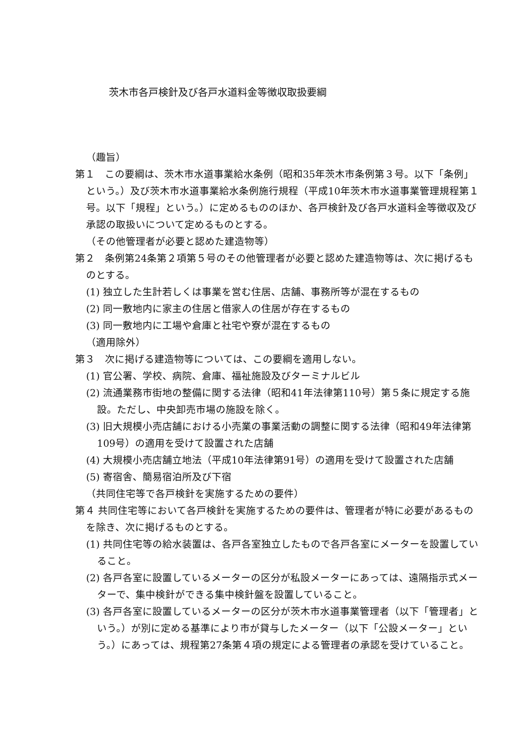茨木市各戸検針及び各戸水道料金等徴収取扱要綱
（趣旨）
第１　この要綱は、茨木市水道事業給水条例（昭和35年茨木市条例第３号。以下「条例」という。）及び茨木市水道事業給水条例施行規程（平成10年茨木市水道事業管理規程第１号。以下「規程」という。）に定めるもののほか、各戸検針及び各戸水道料金等徴収及び承認の取扱いについて定めるものとする。
（その他管理者が必要と認めた建造物等）
第２　条例第24条第２項第５号のその他管理者が必要と認めた建造物等は、次に掲げるものとする。
(1) 独立した生計若しくは事業を営む住居、店舗、事務所等が混在するもの
(2) 同一敷地内に家主の住居と借家人の住居が存在するもの
(3) 同一敷地内に工場や倉庫と社宅や寮が混在するもの
（適用除外）
第３　次に掲げる建造物等については、この要綱を適用しない。
(1) 官公署、学校、病院、倉庫、福祉施設及びターミナルビル
(2) 流通業務市街地の整備に関する法律（昭和41年法律第110号）第５条に規定する施設。ただし、中央卸売市場の施設を除く。
(3) 旧大規模小売店舗における小売業の事業活動の調整に関する法律（昭和49年法律第109号）の適用を受けて設置された店舗
(4) 大規模小売店舗立地法（平成10年法律第91号）の適用を受けて設置された店舗
(5) 寄宿舎、簡易宿泊所及び下宿
（共同住宅等で各戸検針を実施するための要件）
第４ 共同住宅等において各戸検針を実施するための要件は、管理者が特に必要があるものを除き、次に掲げるものとする。
(1) 共同住宅等の給水装置は、各戸各室独立したもので各戸各室にメーターを設置していること。
(2) 各戸各室に設置しているメーターの区分が私設メーターにあっては、遠隔指示式メーターで、集中検針ができる集中検針盤を設置していること。
(3) 各戸各室に設置しているメーターの区分が茨木市水道事業管理者（以下「管理者」という。）が別に定める基準により市が貸与したメーター（以下「公設メーター」という。）にあっては、規程第27条第４項の規定による管理者の承認を受けていること。